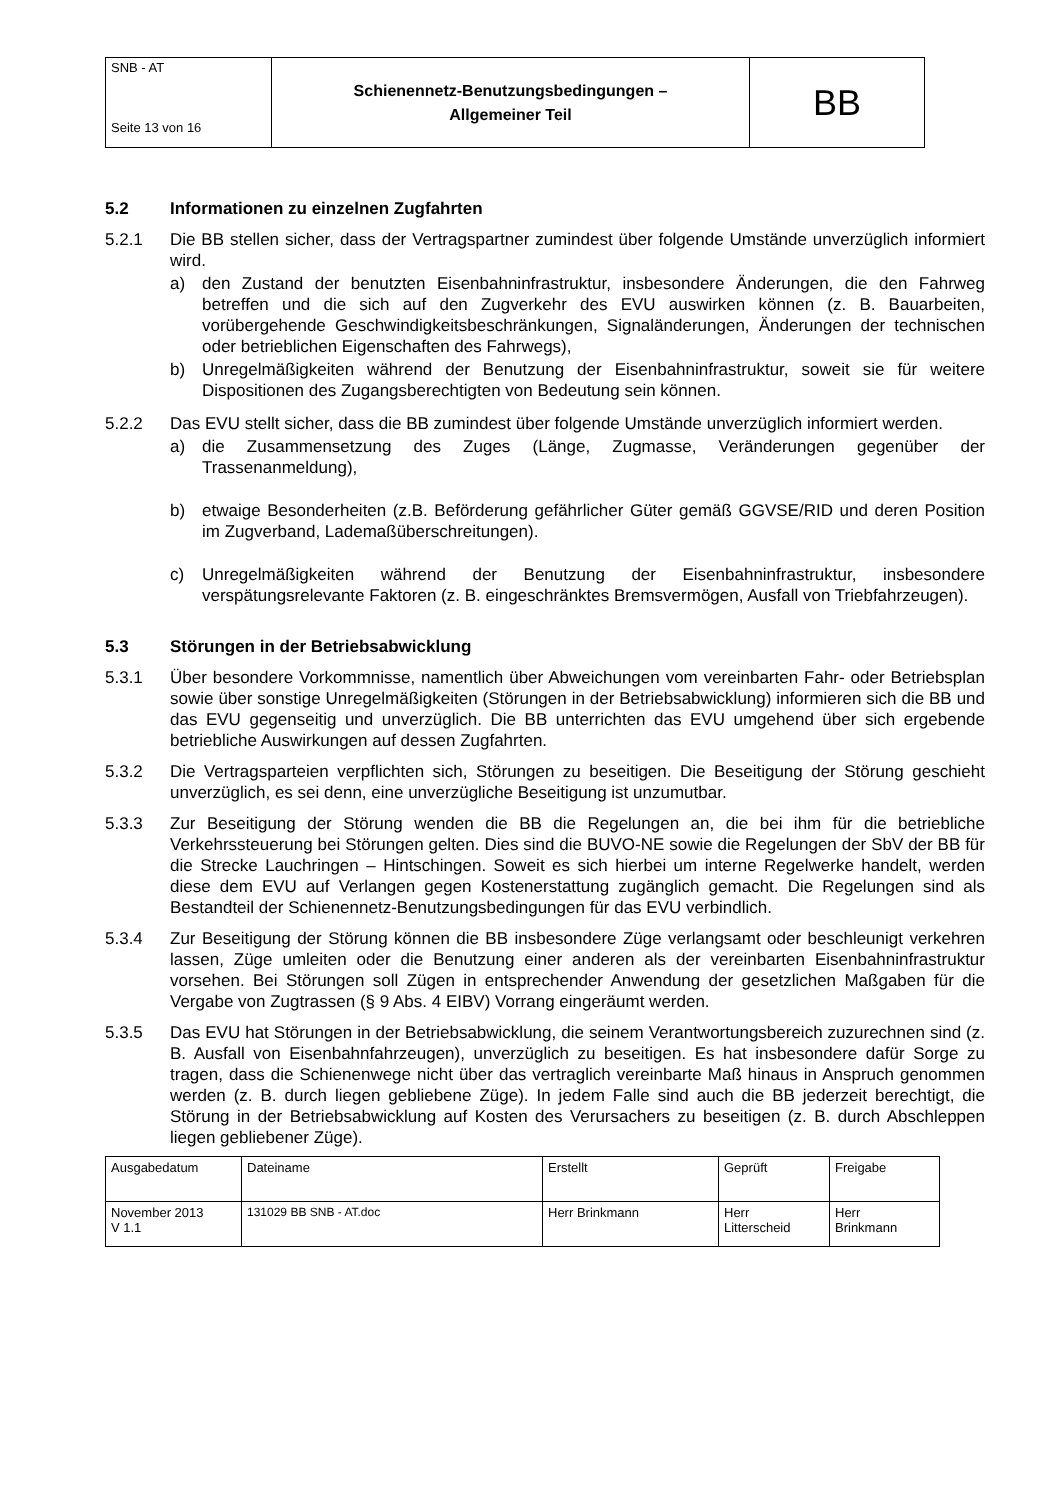| SNB - AT Seite 13 von 16 | Schienennetz-Benutzungsbedingungen – Allgemeiner Teil | BB |
5.2 Informationen zu einzelnen Zugfahrten
5.2.1 Die BB stellen sicher, dass der Vertragspartner zumindest über folgende Umstände unverzüglich informiert wird.
a) den Zustand der benutzten Eisenbahninfrastruktur, insbesondere Änderungen, die den Fahrweg betreffen und die sich auf den Zugverkehr des EVU auswirken können (z. B. Bauarbeiten, vorübergehende Geschwindigkeitsbeschränkungen, Signaländerungen, Änderungen der technischen oder betrieblichen Eigenschaften des Fahrwegs),
b) Unregelmäßigkeiten während der Benutzung der Eisenbahninfrastruktur, soweit sie für weitere Dispositionen des Zugangsberechtigten von Bedeutung sein können.
5.2.2 Das EVU stellt sicher, dass die BB zumindest über folgende Umstände unverzüglich informiert werden.
a) die Zusammensetzung des Zuges (Länge, Zugmasse, Veränderungen gegenüber der Trassenanmeldung),
b) etwaige Besonderheiten (z.B. Beförderung gefährlicher Güter gemäß GGVSE/RID und deren Position im Zugverband, Lademaßüberschreitungen).
c) Unregelmäßigkeiten während der Benutzung der Eisenbahninfrastruktur, insbesondere verspätungsrelevante Faktoren (z. B. eingeschränktes Bremsvermögen, Ausfall von Triebfahrzeugen).
5.3 Störungen in der Betriebsabwicklung
5.3.1 Über besondere Vorkommnisse, namentlich über Abweichungen vom vereinbarten Fahr- oder Betriebsplan sowie über sonstige Unregelmäßigkeiten (Störungen in der Betriebsabwicklung) informieren sich die BB und das EVU gegenseitig und unverzüglich. Die BB unterrichten das EVU umgehend über sich ergebende betriebliche Auswirkungen auf dessen Zugfahrten.
5.3.2 Die Vertragsparteien verpflichten sich, Störungen zu beseitigen. Die Beseitigung der Störung geschieht unverzüglich, es sei denn, eine unverzügliche Beseitigung ist unzumutbar.
5.3.3 Zur Beseitigung der Störung wenden die BB die Regelungen an, die bei ihm für die betriebliche Verkehrssteuerung bei Störungen gelten. Dies sind die BUVO-NE sowie die Regelungen der SbV der BB für die Strecke Lauchringen – Hintschingen. Soweit es sich hierbei um interne Regelwerke handelt, werden diese dem EVU auf Verlangen gegen Kostenerstattung zugänglich gemacht. Die Regelungen sind als Bestandteil der Schienennetz-Benutzungsbedingungen für das EVU verbindlich.
5.3.4 Zur Beseitigung der Störung können die BB insbesondere Züge verlangsamt oder beschleunigt verkehren lassen, Züge umleiten oder die Benutzung einer anderen als der vereinbarten Eisenbahninfrastruktur vorsehen. Bei Störungen soll Zügen in entsprechender Anwendung der gesetzlichen Maßgaben für die Vergabe von Zugtrassen (§ 9 Abs. 4 EIBV) Vorrang eingeräumt werden.
5.3.5 Das EVU hat Störungen in der Betriebsabwicklung, die seinem Verantwortungsbereich zuzurechnen sind (z. B. Ausfall von Eisenbahnfahrzeugen), unverzüglich zu beseitigen. Es hat insbesondere dafür Sorge zu tragen, dass die Schienenwege nicht über das vertraglich vereinbarte Maß hinaus in Anspruch genommen werden (z. B. durch liegen gebliebene Züge). In jedem Falle sind auch die BB jederzeit berechtigt, die Störung in der Betriebsabwicklung auf Kosten des Verursachers zu beseitigen (z. B. durch Abschleppen liegen gebliebener Züge).
| Ausgabedatum | Dateiname | Erstellt | Geprüft | Freigabe |
| November 2013 V 1.1 | 131029 BB SNB - AT.doc | Herr Brinkmann | Herr Litterscheid | Herr Brinkmann |